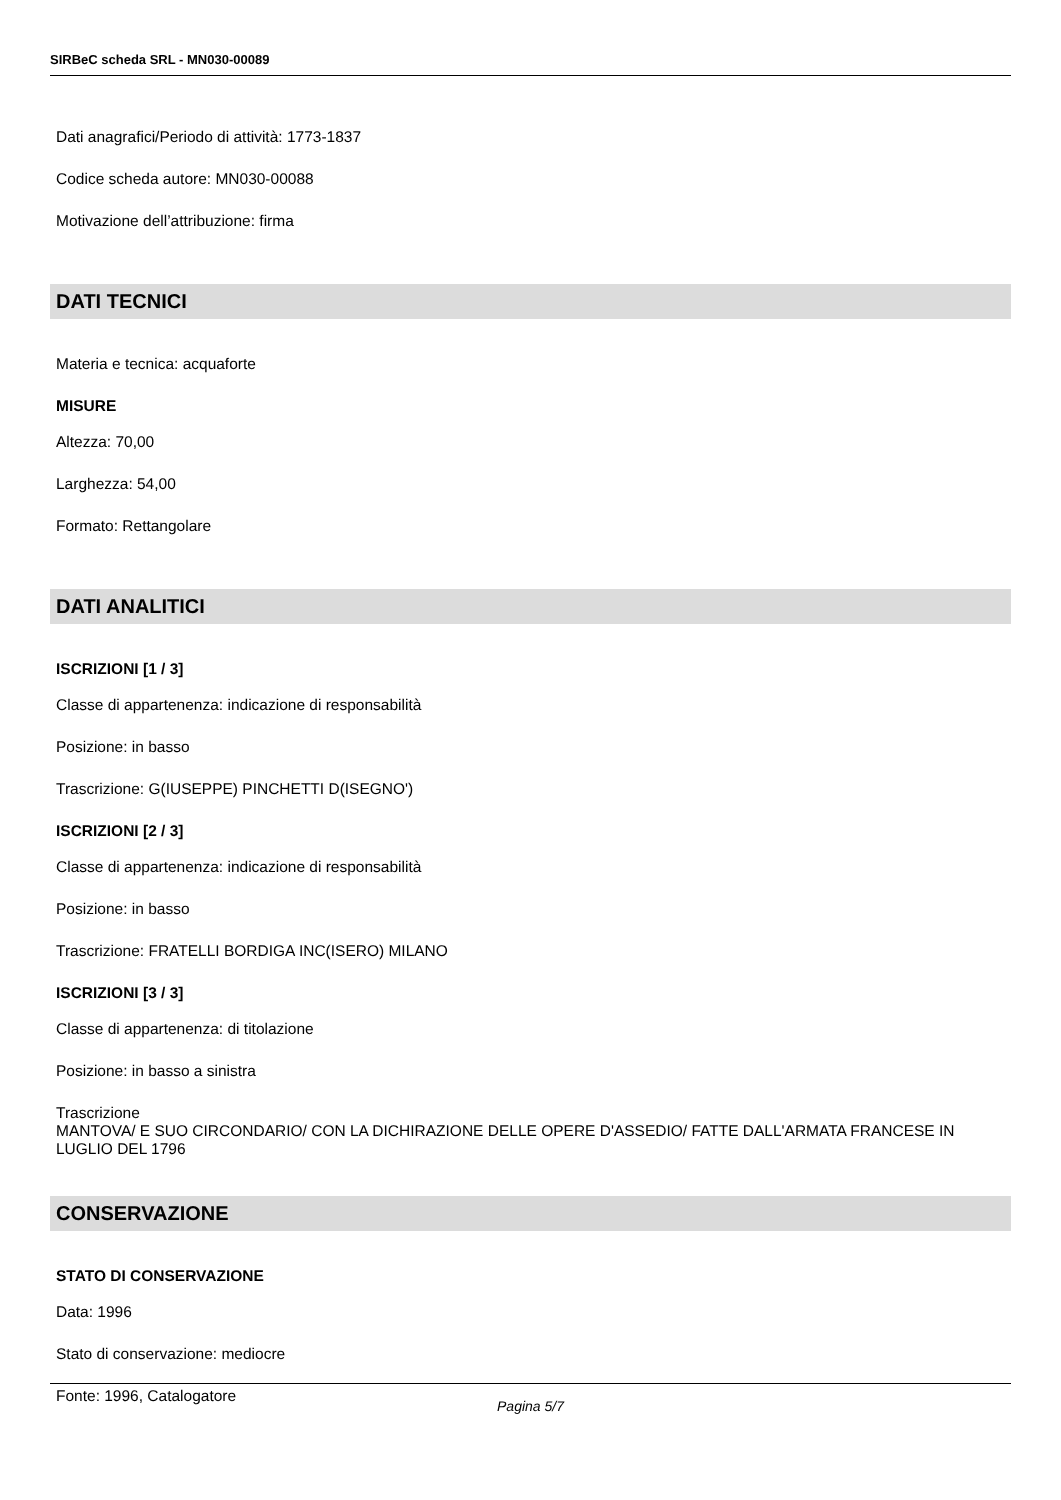SIRBeC scheda SRL - MN030-00089
Dati anagrafici/Periodo di attività: 1773-1837
Codice scheda autore: MN030-00088
Motivazione dell’attribuzione: firma
DATI TECNICI
Materia e tecnica: acquaforte
MISURE
Altezza: 70,00
Larghezza: 54,00
Formato: Rettangolare
DATI ANALITICI
ISCRIZIONI [1 / 3]
Classe di appartenenza: indicazione di responsabilità
Posizione: in basso
Trascrizione: G(IUSEPPE) PINCHETTI D(ISEGNO')
ISCRIZIONI [2 / 3]
Classe di appartenenza: indicazione di responsabilità
Posizione: in basso
Trascrizione: FRATELLI BORDIGA INC(ISERO) MILANO
ISCRIZIONI [3 / 3]
Classe di appartenenza: di titolazione
Posizione: in basso a sinistra
Trascrizione
MANTOVA/ E SUO CIRCONDARIO/ CON LA DICHIRAZIONE DELLE OPERE D'ASSEDIO/ FATTE DALL'ARMATA FRANCESE IN LUGLIO DEL 1796
CONSERVAZIONE
STATO DI CONSERVAZIONE
Data: 1996
Stato di conservazione: mediocre
Fonte: 1996, Catalogatore
Pagina 5/7